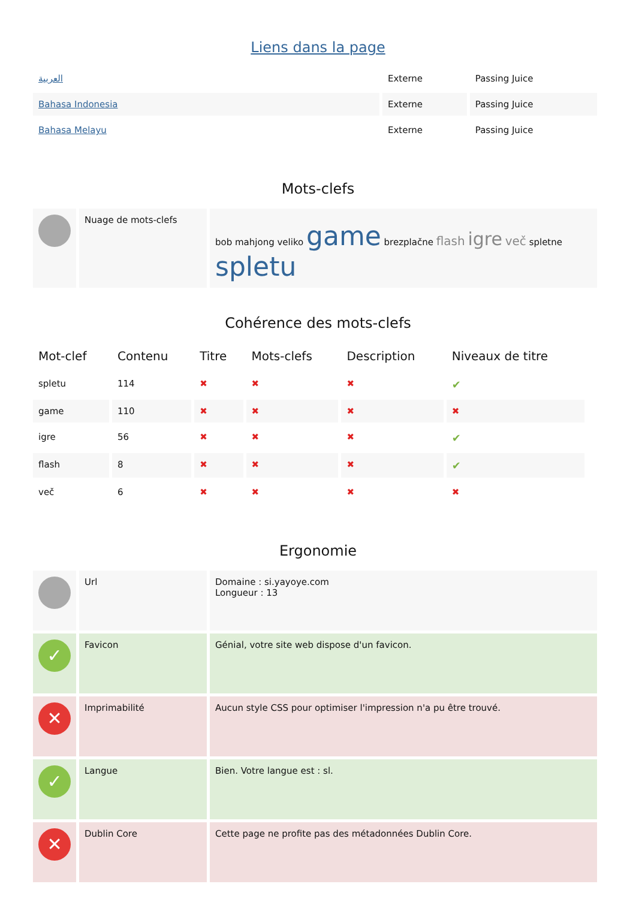Liens dans la page
| العربية | Externe | Passing Juice |
| Bahasa Indonesia | Externe | Passing Juice |
| Bahasa Melayu | Externe | Passing Juice |
Mots-clefs
| | Nuage de mots-clefs | bob mahjong veliko game brezplačne flash igre več spletne spletu |
Cohérence des mots-clefs
| Mot-clef | Contenu | Titre | Mots-clefs | Description | Niveaux de titre |
| --- | --- | --- | --- | --- | --- |
| spletu | 114 | ✖ | ✖ | ✖ | ✔ |
| game | 110 | ✖ | ✖ | ✖ | ✖ |
| igre | 56 | ✖ | ✖ | ✖ | ✔ |
| flash | 8 | ✖ | ✖ | ✖ | ✔ |
| več | 6 | ✖ | ✖ | ✖ | ✖ |
Ergonomie
| | Url | Domaine : si.yayoye.com Longueur : 13 |
| ✓ | Favicon | Génial, votre site web dispose d'un favicon. |
| ✕ | Imprimabilité | Aucun style CSS pour optimiser l'impression n'a pu être trouvé. |
| ✓ | Langue | Bien. Votre langue est : sl. |
| ✕ | Dublin Core | Cette page ne profite pas des métadonnées Dublin Core. |